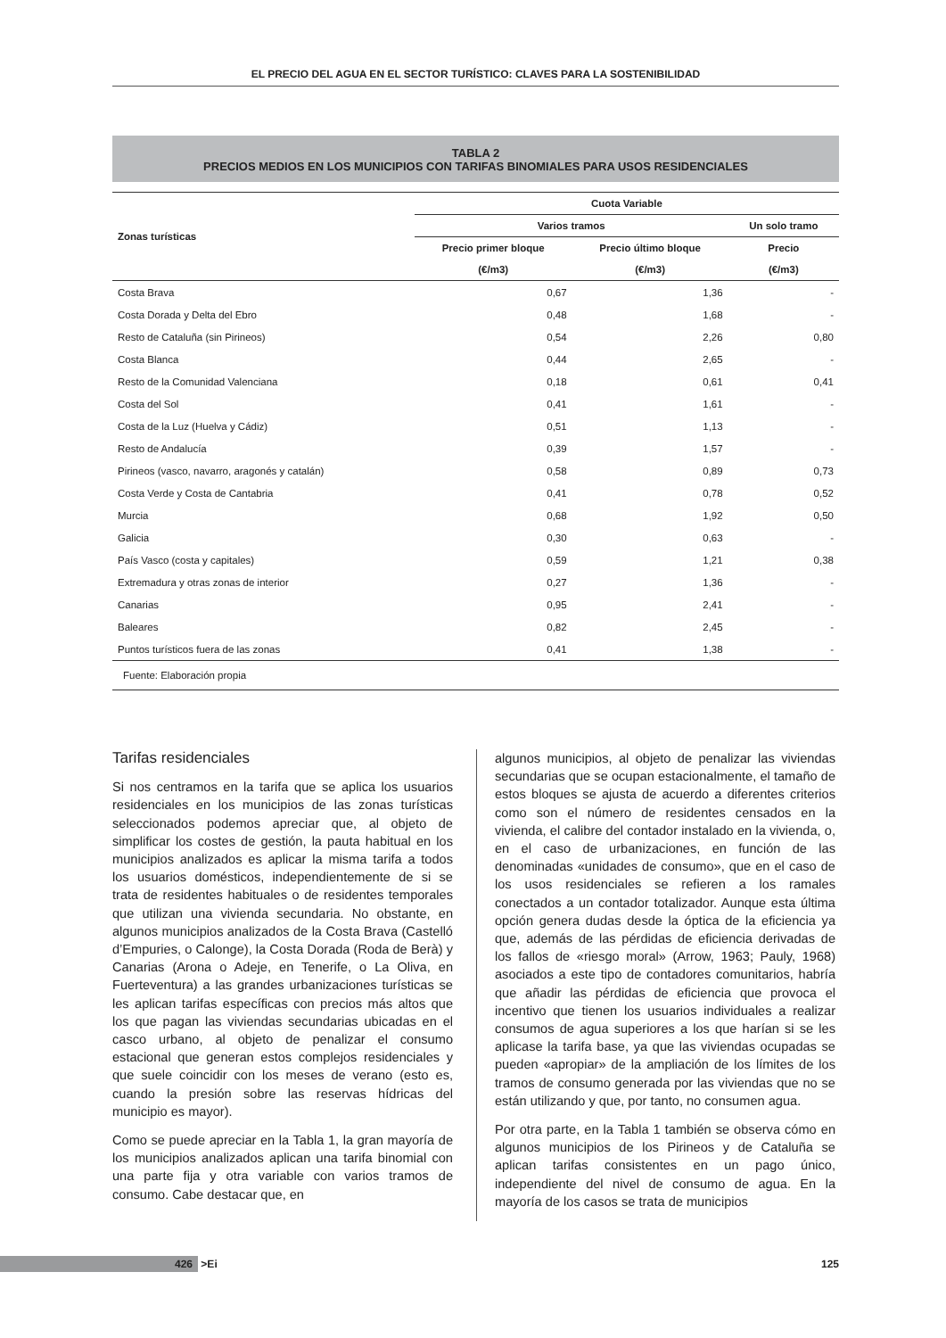EL PRECIO DEL AGUA EN EL SECTOR TURÍSTICO: CLAVES PARA LA SOSTENIBILIDAD
TABLA 2
PRECIOS MEDIOS EN LOS MUNICIPIOS CON TARIFAS BINOMIALES PARA USOS RESIDENCIALES
| Zonas turísticas | Cuota Variable | | |
| --- | --- | --- | --- |
| | Varios tramos | | Un solo tramo |
| | Precio primer bloque | Precio último bloque | Precio |
| | (€/m3) | (€/m3) | (€/m3) |
| Costa Brava | 0,67 | 1,36 | - |
| Costa Dorada y Delta del Ebro | 0,48 | 1,68 | - |
| Resto de Cataluña (sin Pirineos) | 0,54 | 2,26 | 0,80 |
| Costa Blanca | 0,44 | 2,65 | - |
| Resto de la Comunidad Valenciana | 0,18 | 0,61 | 0,41 |
| Costa del Sol | 0,41 | 1,61 | - |
| Costa de la Luz (Huelva y Cádiz) | 0,51 | 1,13 | - |
| Resto de Andalucía | 0,39 | 1,57 | - |
| Pirineos (vasco, navarro, aragonés y catalán) | 0,58 | 0,89 | 0,73 |
| Costa Verde y Costa de Cantabria | 0,41 | 0,78 | 0,52 |
| Murcia | 0,68 | 1,92 | 0,50 |
| Galicia | 0,30 | 0,63 | - |
| País Vasco (costa y capitales) | 0,59 | 1,21 | 0,38 |
| Extremadura y otras zonas de interior | 0,27 | 1,36 | - |
| Canarias | 0,95 | 2,41 | - |
| Baleares | 0,82 | 2,45 | - |
| Puntos turísticos fuera de las zonas | 0,41 | 1,38 | - |
| Fuente: Elaboración propia | | | |
Tarifas residenciales
Si nos centramos en la tarifa que se aplica los usuarios residenciales en los municipios de las zonas turísticas seleccionados podemos apreciar que, al objeto de simplificar los costes de gestión, la pauta habitual en los municipios analizados es aplicar la misma tarifa a todos los usuarios domésticos, independientemente de si se trata de residentes habituales o de residentes temporales que utilizan una vivienda secundaria. No obstante, en algunos municipios analizados de la Costa Brava (Castelló d’Empuries, o Calonge), la Costa Dorada (Roda de Berà) y Canarias (Arona o Adeje, en Tenerife, o La Oliva, en Fuerteventura) a las grandes urbanizaciones turísticas se les aplican tarifas específicas con precios más altos que los que pagan las viviendas secundarias ubicadas en el casco urbano, al objeto de penalizar el consumo estacional que generan estos complejos residenciales y que suele coincidir con los meses de verano (esto es, cuando la presión sobre las reservas hídricas del municipio es mayor).
Como se puede apreciar en la Tabla 1, la gran mayoría de los municipios analizados aplican una tarifa binomial con una parte fija y otra variable con varios tramos de consumo. Cabe destacar que, en
algunos municipios, al objeto de penalizar las viviendas secundarias que se ocupan estacionalmente, el tamaño de estos bloques se ajusta de acuerdo a diferentes criterios como son el número de residentes censados en la vivienda, el calibre del contador instalado en la vivienda, o, en el caso de urbanizaciones, en función de las denominadas «unidades de consumo», que en el caso de los usos residenciales se refieren a los ramales conectados a un contador totalizador. Aunque esta última opción genera dudas desde la óptica de la eficiencia ya que, además de las pérdidas de eficiencia derivadas de los fallos de «riesgo moral» (Arrow, 1963; Pauly, 1968) asociados a este tipo de contadores comunitarios, habría que añadir las pérdidas de eficiencia que provoca el incentivo que tienen los usuarios individuales a realizar consumos de agua superiores a los que harían si se les aplicase la tarifa base, ya que las viviendas ocupadas se pueden «apropiar» de la ampliación de los límites de los tramos de consumo generada por las viviendas que no se están utilizando y que, por tanto, no consumen agua.
Por otra parte, en la Tabla 1 también se observa cómo en algunos municipios de los Pirineos y de Cataluña se aplican tarifas consistentes en un pago único, independiente del nivel de consumo de agua. En la mayoría de los casos se trata de municipios
426 >Ei 125